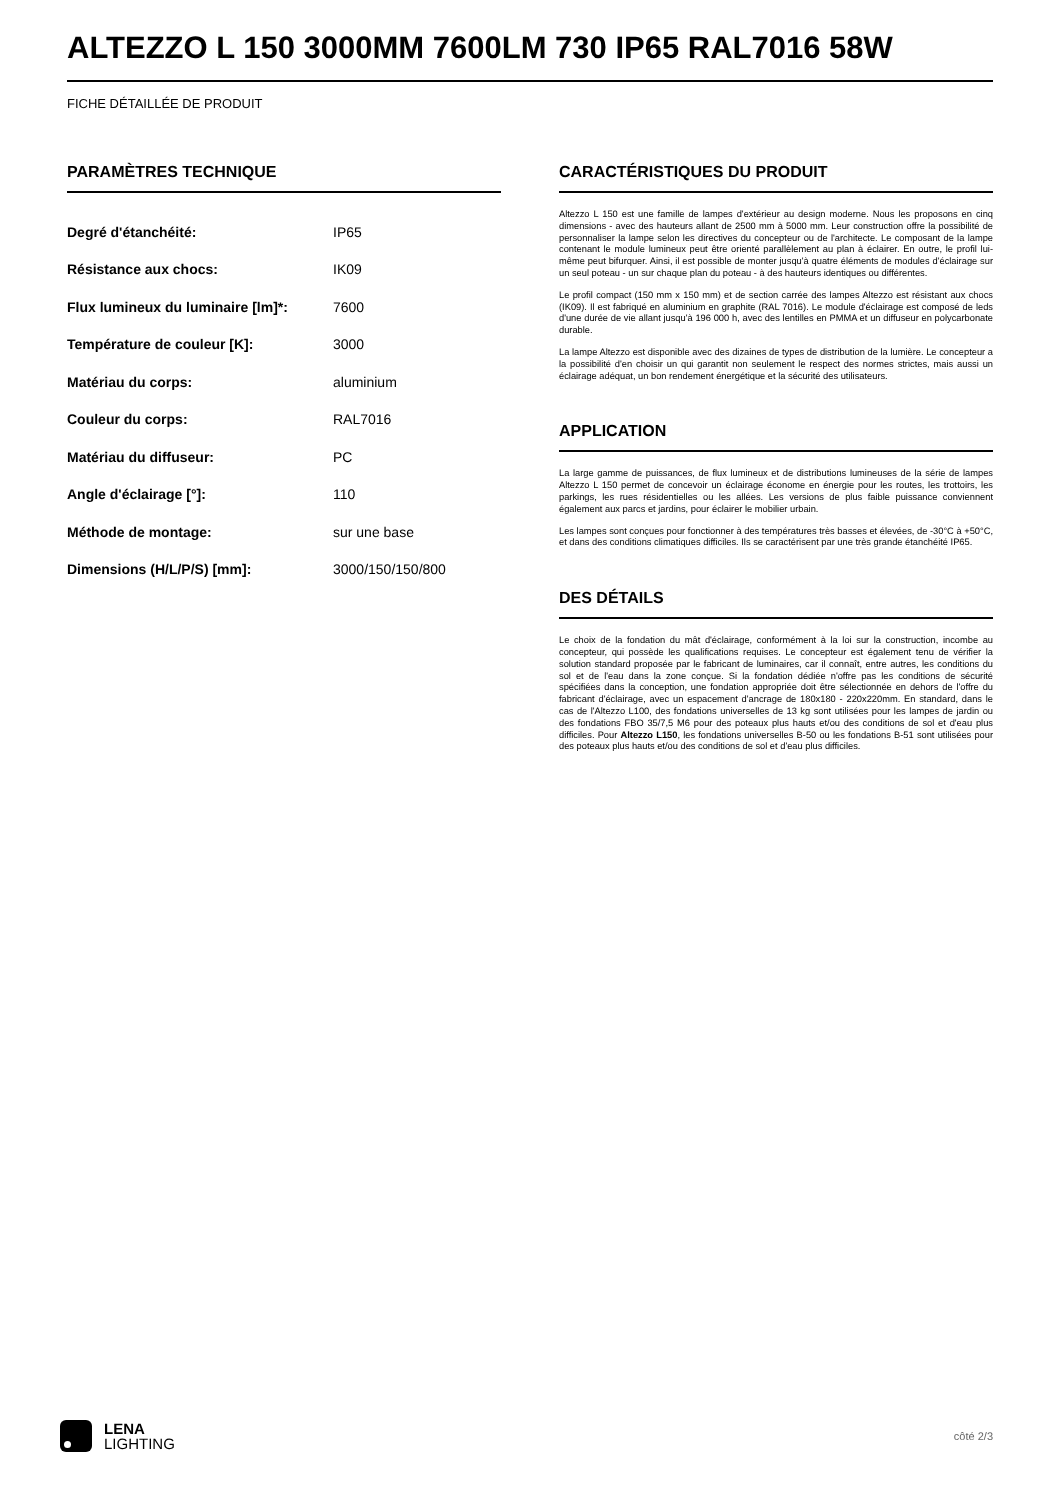ALTEZZO L 150 3000MM 7600LM 730 IP65 RAL7016 58W
FICHE DÉTAILLÉE DE PRODUIT
PARAMÈTRES TECHNIQUE
| Degré d'étanchéité: | IP65 |
| Résistance aux chocs: | IK09 |
| Flux lumineux du luminaire [lm]*: | 7600 |
| Température de couleur [K]: | 3000 |
| Matériau du corps: | aluminium |
| Couleur du corps: | RAL7016 |
| Matériau du diffuseur: | PC |
| Angle d'éclairage [°]: | 110 |
| Méthode de montage: | sur une base |
| Dimensions (H/L/P/S) [mm]: | 3000/150/150/800 |
CARACTÉRISTIQUES DU PRODUIT
Altezzo L 150 est une famille de lampes d'extérieur au design moderne. Nous les proposons en cinq dimensions - avec des hauteurs allant de 2500 mm à 5000 mm. Leur construction offre la possibilité de personnaliser la lampe selon les directives du concepteur ou de l'architecte. Le composant de la lampe contenant le module lumineux peut être orienté parallèlement au plan à éclairer. En outre, le profil lui-même peut bifurquer. Ainsi, il est possible de monter jusqu'à quatre éléments de modules d'éclairage sur un seul poteau - un sur chaque plan du poteau - à des hauteurs identiques ou différentes.
Le profil compact (150 mm x 150 mm) et de section carrée des lampes Altezzo est résistant aux chocs (IK09). Il est fabriqué en aluminium en graphite (RAL 7016). Le module d'éclairage est composé de leds d'une durée de vie allant jusqu'à 196 000 h, avec des lentilles en PMMA et un diffuseur en polycarbonate durable.
La lampe Altezzo est disponible avec des dizaines de types de distribution de la lumière. Le concepteur a la possibilité d'en choisir un qui garantit non seulement le respect des normes strictes, mais aussi un éclairage adéquat, un bon rendement énergétique et la sécurité des utilisateurs.
APPLICATION
La large gamme de puissances, de flux lumineux et de distributions lumineuses de la série de lampes Altezzo L 150 permet de concevoir un éclairage économe en énergie pour les routes, les trottoirs, les parkings, les rues résidentielles ou les allées. Les versions de plus faible puissance conviennent également aux parcs et jardins, pour éclairer le mobilier urbain.
Les lampes sont conçues pour fonctionner à des températures très basses et élevées, de -30°C à +50°C, et dans des conditions climatiques difficiles. Ils se caractérisent par une très grande étanchéité IP65.
DES DÉTAILS
Le choix de la fondation du mât d'éclairage, conformément à la loi sur la construction, incombe au concepteur, qui possède les qualifications requises. Le concepteur est également tenu de vérifier la solution standard proposée par le fabricant de luminaires, car il connaît, entre autres, les conditions du sol et de l'eau dans la zone conçue. Si la fondation dédiée n'offre pas les conditions de sécurité spécifiées dans la conception, une fondation appropriée doit être sélectionnée en dehors de l'offre du fabricant d'éclairage, avec un espacement d'ancrage de 180x180 - 220x220mm. En standard, dans le cas de l'Altezzo L100, des fondations universelles de 13 kg sont utilisées pour les lampes de jardin ou des fondations FBO 35/7,5 M6 pour des poteaux plus hauts et/ou des conditions de sol et d'eau plus difficiles. Pour Altezzo L150, les fondations universelles B-50 ou les fondations B-51 sont utilisées pour des poteaux plus hauts et/ou des conditions de sol et d'eau plus difficiles.
LENA
LIGHTING
côté 2/3